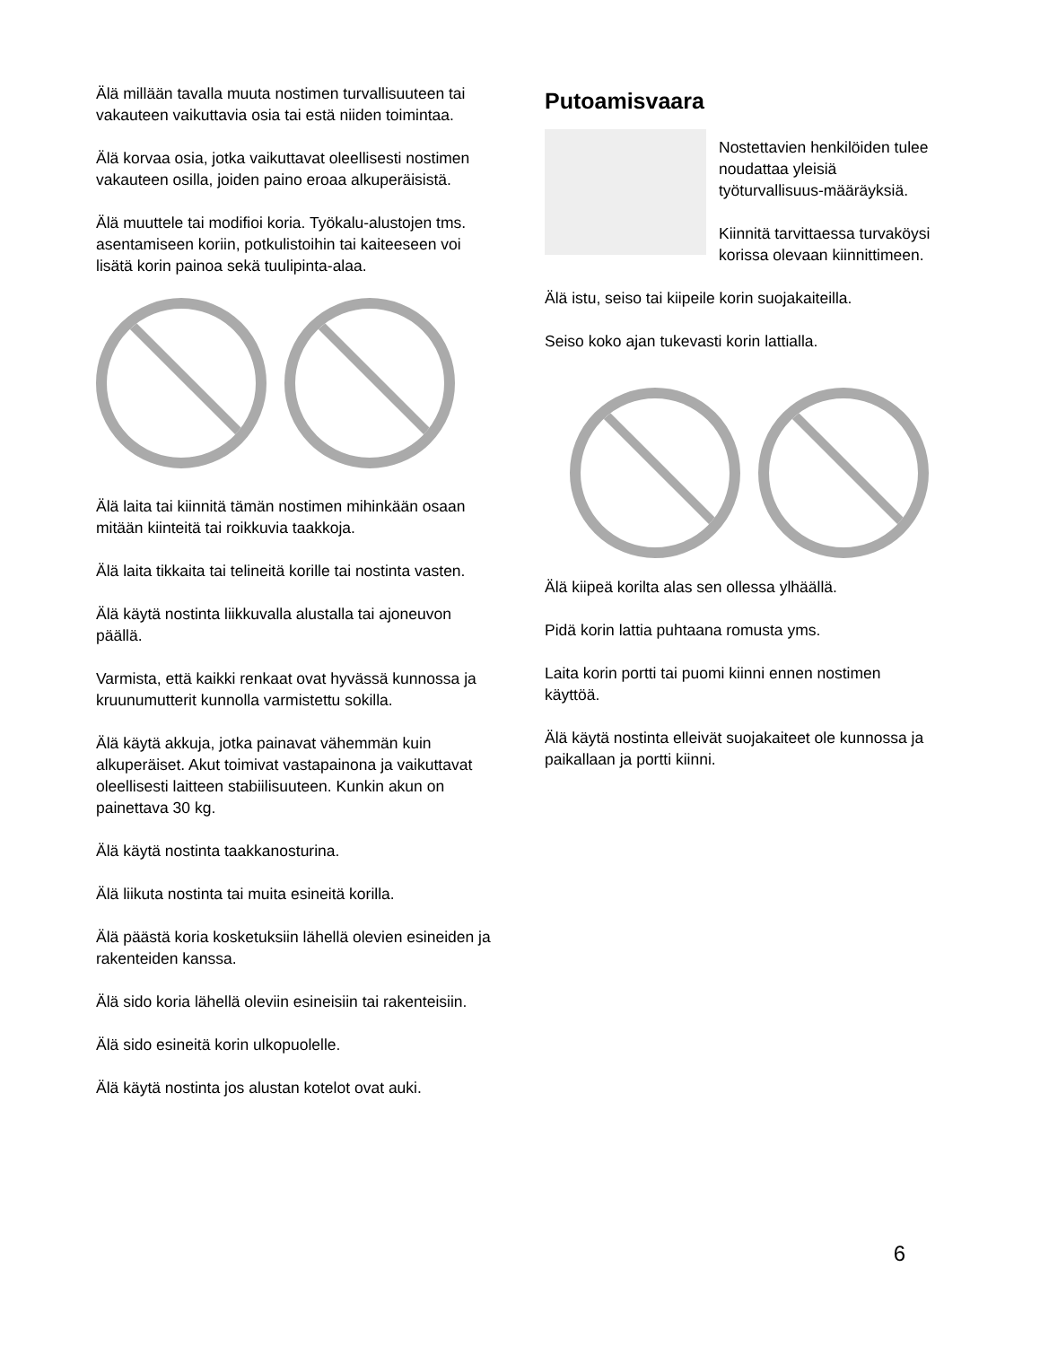Älä millään tavalla muuta nostimen turvallisuuteen tai vakauteen vaikuttavia osia tai estä niiden toimintaa.
Älä korvaa osia, jotka vaikuttavat oleellisesti nostimen vakauteen osilla, joiden paino eroaa alkuperäisistä.
Älä muuttele tai modifioi koria. Työkalu-alustojen tms. asentamiseen koriin, potkulistoihin tai kaiteeseen voi lisätä korin painoa sekä tuulipinta-alaa.
Älä laita tai kiinnitä tämän nostimen mihinkään osaan mitään kiinteitä tai roikkuvia taakkoja.
Älä laita tikkaita tai telineitä korille tai nostinta vasten.
Älä käytä nostinta liikkuvalla alustalla tai ajoneuvon päällä.
Varmista, että kaikki renkaat ovat hyvässä kunnossa ja kruunumutterit kunnolla varmistettu sokilla.
Älä käytä akkuja, jotka painavat vähemmän kuin alkuperäiset. Akut toimivat vastapainona ja vaikuttavat oleellisesti laitteen stabiilisuuteen. Kunkin akun on painettava 30 kg.
Älä käytä nostinta taakkanosturina.
Älä liikuta nostinta tai muita esineitä korilla.
Älä päästä koria kosketuksiin lähellä olevien esineiden ja rakenteiden kanssa.
Älä sido koria lähellä oleviin esineisiin tai rakenteisiin.
Älä sido esineitä korin ulkopuolelle.
Älä käytä nostinta jos alustan kotelot ovat auki.
Putoamisvaara
Nostettavien henkilöiden tulee noudattaa yleisiä työturvallisuus-määräyksiä.
Kiinnitä tarvittaessa turvaköysi korissa olevaan kiinnittimeen.
Älä istu, seiso tai kiipeile korin suojakaiteilla.
Seiso koko ajan tukevasti korin lattialla.
Älä kiipeä korilta alas sen ollessa ylhäällä.
Pidä korin lattia puhtaana romusta yms.
Laita korin portti tai puomi kiinni ennen nostimen käyttöä.
Älä käytä nostinta elleivät suojakaiteet ole kunnossa ja paikallaan ja portti kiinni.
6